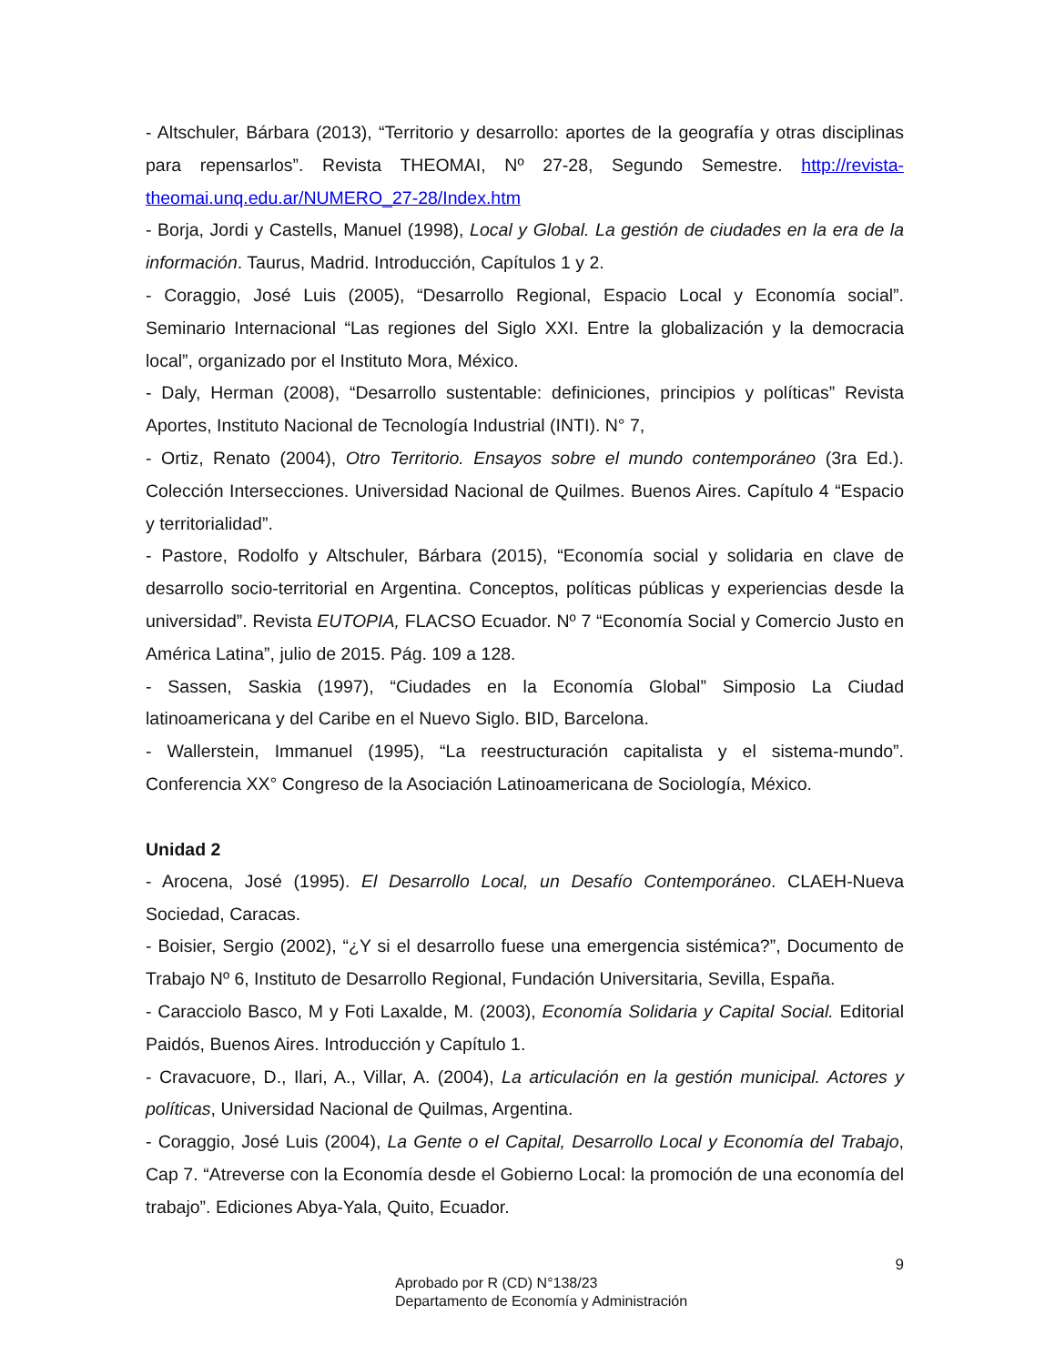- Altschuler, Bárbara (2013), “Territorio y desarrollo: aportes de la geografía y otras disciplinas para repensarlos”. Revista THEOMAI, Nº 27-28, Segundo Semestre. http://revista-theomai.unq.edu.ar/NUMERO_27-28/Index.htm
- Borja, Jordi y Castells, Manuel (1998), Local y Global. La gestión de ciudades en la era de la información. Taurus, Madrid. Introducción, Capítulos 1 y 2.
- Coraggio, José Luis (2005), “Desarrollo Regional, Espacio Local y Economía social”. Seminario Internacional “Las regiones del Siglo XXI. Entre la globalización y la democracia local”, organizado por el Instituto Mora, México.
- Daly, Herman (2008), “Desarrollo sustentable: definiciones, principios y políticas” Revista Aportes, Instituto Nacional de Tecnología Industrial (INTI). N° 7,
- Ortiz, Renato (2004), Otro Territorio. Ensayos sobre el mundo contemporáneo (3ra Ed.). Colección Intersecciones. Universidad Nacional de Quilmes. Buenos Aires. Capítulo 4 “Espacio y territorialidad”.
- Pastore, Rodolfo y Altschuler, Bárbara (2015), “Economía social y solidaria en clave de desarrollo socio-territorial en Argentina. Conceptos, políticas públicas y experiencias desde la universidad”. Revista EUTOPIA, FLACSO Ecuador. Nº 7 “Economía Social y Comercio Justo en América Latina”, julio de 2015. Pág. 109 a 128.
- Sassen, Saskia (1997), “Ciudades en la Economía Global” Simposio La Ciudad latinoamericana y del Caribe en el Nuevo Siglo. BID, Barcelona.
- Wallerstein, Immanuel (1995), “La reestructuración capitalista y el sistema-mundo”. Conferencia XX° Congreso de la Asociación Latinoamericana de Sociología, México.
Unidad 2
- Arocena, José (1995). El Desarrollo Local, un Desafío Contemporáneo. CLAEH-Nueva Sociedad, Caracas.
- Boisier, Sergio (2002), “¿Y si el desarrollo fuese una emergencia sistémica?”, Documento de Trabajo Nº 6, Instituto de Desarrollo Regional, Fundación Universitaria, Sevilla, España.
- Caracciolo Basco, M y Foti Laxalde, M. (2003), Economía Solidaria y Capital Social. Editorial Paidós, Buenos Aires. Introducción y Capítulo 1.
- Cravacuore, D., Ilari, A., Villar, A. (2004), La articulación en la gestión municipal. Actores y políticas, Universidad Nacional de Quilmas, Argentina.
- Coraggio, José Luis (2004), La Gente o el Capital, Desarrollo Local y Economía del Trabajo, Cap 7. “Atreverse con la Economía desde el Gobierno Local: la promoción de una economía del trabajo”. Ediciones Abya-Yala, Quito, Ecuador.
9
Aprobado por R (CD) N°138/23
Departamento de Economía y Administración